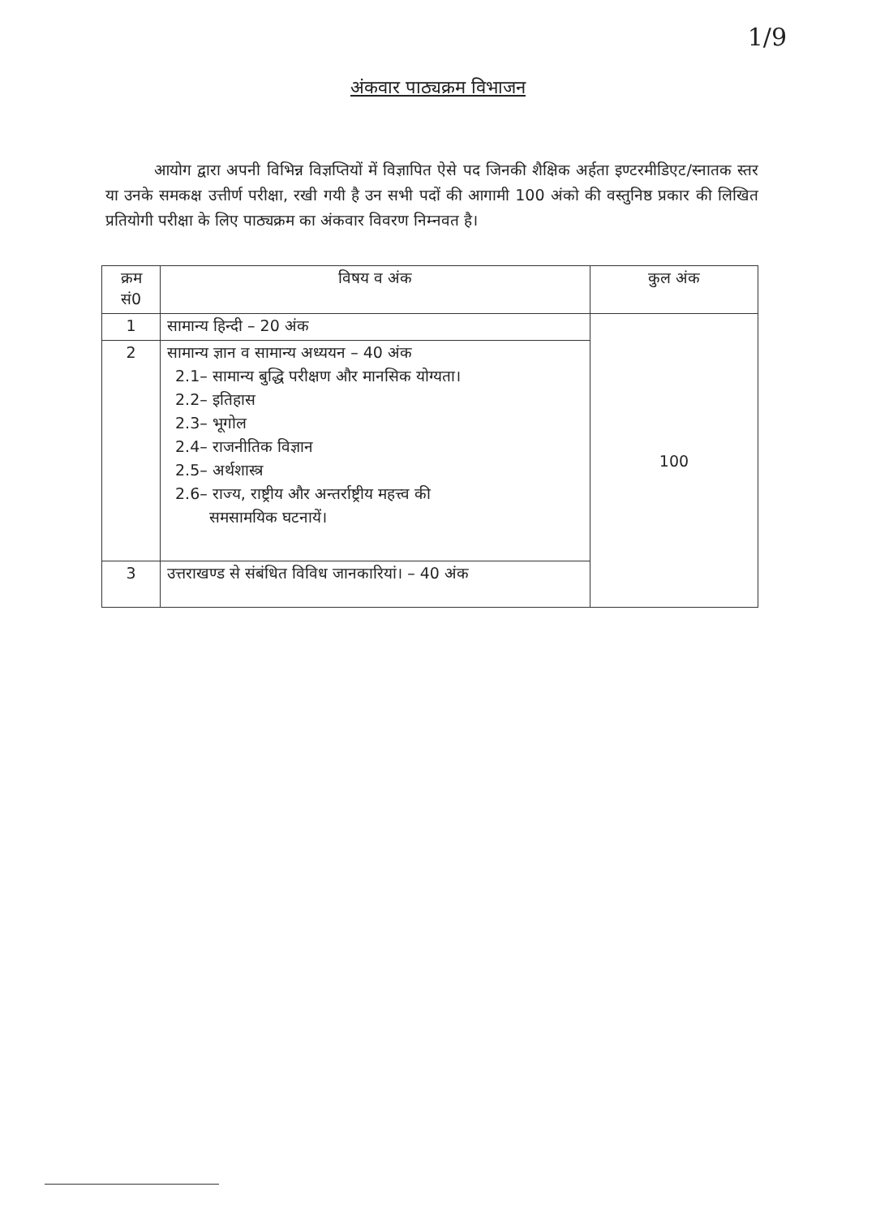1/9
अंकवार पाठ्यक्रम विभाजन
आयोग द्वारा अपनी विभिन्न विज्ञप्तियों में विज्ञापित ऐसे पद जिनकी शैक्षिक अर्हता इण्टरमीडिएट/स्नातक स्तर या उनके समकक्ष उत्तीर्ण परीक्षा, रखी गयी है उन सभी पदों की आगामी 100 अंको की वस्तुनिष्ठ प्रकार की लिखित प्रतियोगी परीक्षा के लिए पाठ्यक्रम का अंकवार विवरण निम्नवत है।
| क्रम सं0 | विषय व अंक | कुल अंक |
| --- | --- | --- |
| 1 | सामान्य हिन्दी – 20 अंक | 100 |
| 2 | सामान्य ज्ञान व सामान्य अध्ययन – 40 अंक 2.1– सामान्य बुद्धि परीक्षण और मानसिक योग्यता। 2.2– इतिहास 2.3– भूगोल 2.4– राजनीतिक विज्ञान 2.5– अर्थशास्त्र 2.6– राज्य, राष्ट्रीय और अन्तर्राष्ट्रीय महत्त्व की समसामयिक घटनायें। | |
| 3 | उत्तराखण्ड से संबंधित विविध जानकारियां। – 40 अंक | |